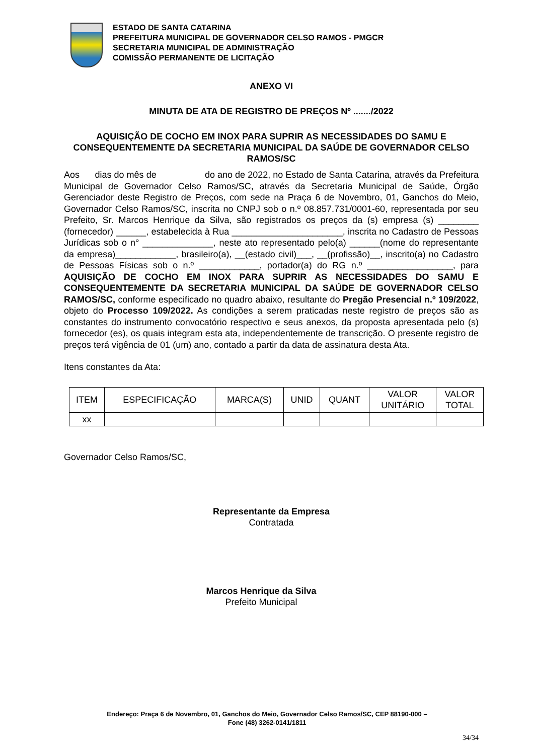ESTADO DE SANTA CATARINA
PREFEITURA MUNICIPAL DE GOVERNADOR CELSO RAMOS - PMGCR
SECRETARIA MUNICIPAL DE ADMINISTRAÇÃO
COMISSÃO PERMANENTE DE LICITAÇÃO
ANEXO VI
MINUTA DE ATA DE REGISTRO DE PREÇOS Nº ......./2022
AQUISIÇÃO DE COCHO EM INOX PARA SUPRIR AS NECESSIDADES DO SAMU E CONSEQUENTEMENTE DA SECRETARIA MUNICIPAL DA SAÚDE DE GOVERNADOR CELSO RAMOS/SC
Aos dias do mês de do ano de 2022, no Estado de Santa Catarina, através da Prefeitura Municipal de Governador Celso Ramos/SC, através da Secretaria Municipal de Saúde, Órgão Gerenciador deste Registro de Preços, com sede na Praça 6 de Novembro, 01, Ganchos do Meio, Governador Celso Ramos/SC, inscrita no CNPJ sob o n.º 08.857.731/0001-60, representada por seu Prefeito, Sr. Marcos Henrique da Silva, são registrados os preços da (s) empresa (s) ________ (fornecedor) ______, estabelecida à Rua ______________________, inscrita no Cadastro de Pessoas Jurídicas sob o n° ______________, neste ato representado pelo(a) ______(nome do representante da empresa)____________, brasileiro(a), __(estado civil)___, __(profissão)__, inscrito(a) no Cadastro de Pessoas Físicas sob o n.º ____________, portador(a) do RG n.º _________________, para AQUISIÇÃO DE COCHO EM INOX PARA SUPRIR AS NECESSIDADES DO SAMU E CONSEQUENTEMENTE DA SECRETARIA MUNICIPAL DA SAÚDE DE GOVERNADOR CELSO RAMOS/SC, conforme especificado no quadro abaixo, resultante do Pregão Presencial n.º 109/2022, objeto do Processo 109/2022. As condições a serem praticadas neste registro de preços são as constantes do instrumento convocatório respectivo e seus anexos, da proposta apresentada pelo (s) fornecedor (es), os quais integram esta ata, independentemente de transcrição. O presente registro de preços terá vigência de 01 (um) ano, contado a partir da data de assinatura desta Ata.
Itens constantes da Ata:
| ITEM | ESPECIFICAÇÃO | MARCA(S) | UNID | QUANT | VALOR UNITÁRIO | VALOR TOTAL |
| --- | --- | --- | --- | --- | --- | --- |
| xx | | | | | | |
Governador Celso Ramos/SC,
Representante da Empresa
Contratada
Marcos Henrique da Silva
Prefeito Municipal
Endereço: Praça 6 de Novembro, 01, Ganchos do Meio, Governador Celso Ramos/SC, CEP 88190-000 –
Fone (48) 3262-0141/1811
34/34